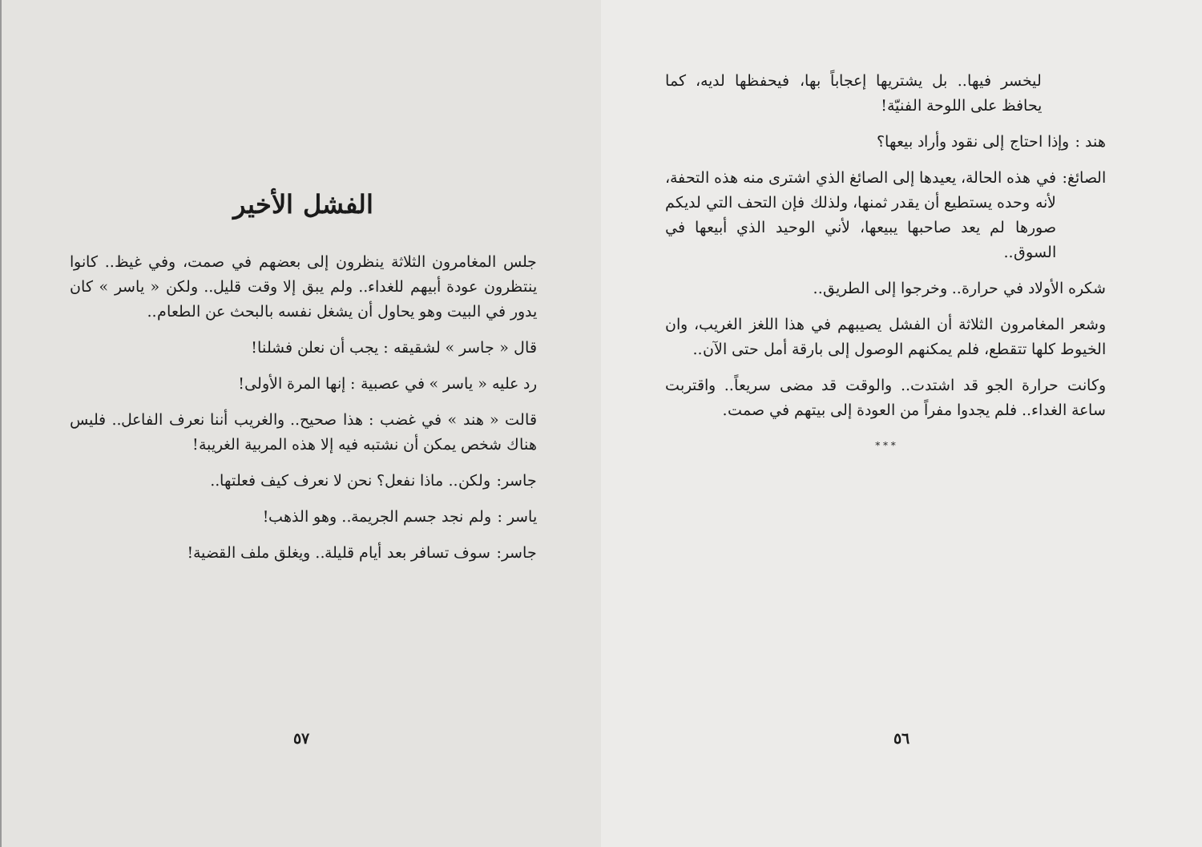ليخسر فيها.. بل يشتريها إعجاباً بها، فيحفظها لديه، كما يحافظ على اللوحة الفنيّة!
هند : وإذا احتاج إلى نقود وأراد بيعها؟
الصائغ: في هذه الحالة، يعيدها إلى الصائغ الذي اشترى منه هذه التحفة، لأنه وحده يستطيع أن يقدر ثمنها، ولذلك فإن التحف التي لديكم صورها لم يعد صاحبها يبيعها، لأني الوحيد الذي أبيعها في السوق..
شكره الأولاد في حرارة.. وخرجوا إلى الطريق..
وشعر المغامرون الثلاثة أن الفشل يصيبهم في هذا اللغز الغريب، وان الخيوط كلها تتقطع، فلم يمكنهم الوصول إلى بارقة أمل حتى الآن..
وكانت حرارة الجو قد اشتدت.. والوقت قد مضى سريعاً.. واقتربت ساعة الغداء.. فلم يجدوا مفراً من العودة إلى بيتهم في صمت.
* * *
٥٦
الفشل الأخير
جلس المغامرون الثلاثة ينظرون إلى بعضهم في صمت، وفي غيظ.. كانوا ينتظرون عودة أبيهم للغداء.. ولم يبق إلا وقت قليل.. ولكن « ياسر » كان يدور في البيت وهو يحاول أن يشغل نفسه بالبحث عن الطعام..
قال « جاسر » لشقيقه : يجب أن نعلن فشلنا!
رد عليه « ياسر » في عصبية : إنها المرة الأولى!
قالت « هند » في غضب : هذا صحيح.. والغريب أننا نعرف الفاعل.. فليس هناك شخص يمكن أن نشتبه فيه إلا هذه المربية الغريبة!
جاسر: ولكن.. ماذا نفعل؟ نحن لا نعرف كيف فعلتها..
ياسر : ولم نجد جسم الجريمة.. وهو الذهب!
جاسر: سوف تسافر بعد أيام قليلة.. ويغلق ملف القضية!
٥٧